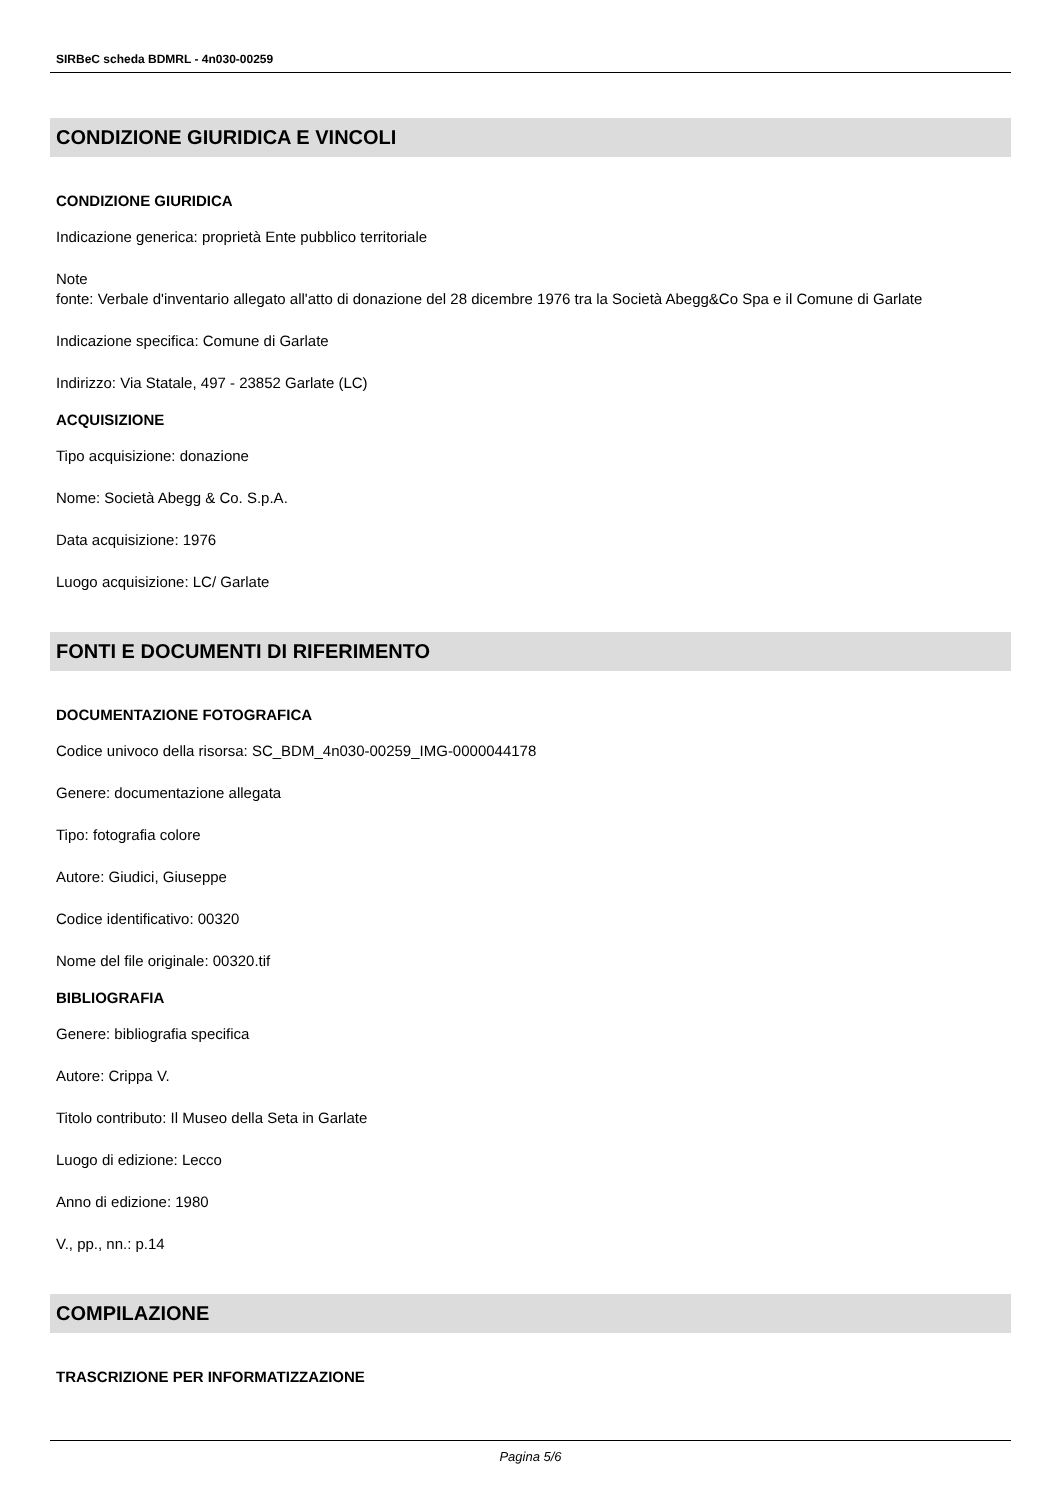SIRBeC scheda BDMRL - 4n030-00259
CONDIZIONE GIURIDICA E VINCOLI
CONDIZIONE GIURIDICA
Indicazione generica: proprietà Ente pubblico territoriale
Note
fonte: Verbale d'inventario allegato all'atto di donazione del 28 dicembre 1976 tra la Società Abegg&Co Spa e il Comune di Garlate
Indicazione specifica: Comune di Garlate
Indirizzo: Via Statale, 497 - 23852 Garlate (LC)
ACQUISIZIONE
Tipo acquisizione: donazione
Nome: Società Abegg & Co. S.p.A.
Data acquisizione: 1976
Luogo acquisizione: LC/ Garlate
FONTI E DOCUMENTI DI RIFERIMENTO
DOCUMENTAZIONE FOTOGRAFICA
Codice univoco della risorsa: SC_BDM_4n030-00259_IMG-0000044178
Genere: documentazione allegata
Tipo: fotografia colore
Autore: Giudici, Giuseppe
Codice identificativo: 00320
Nome del file originale: 00320.tif
BIBLIOGRAFIA
Genere: bibliografia specifica
Autore: Crippa V.
Titolo contributo: Il Museo della Seta in Garlate
Luogo di edizione: Lecco
Anno di edizione: 1980
V., pp., nn.: p.14
COMPILAZIONE
TRASCRIZIONE PER INFORMATIZZAZIONE
Pagina 5/6